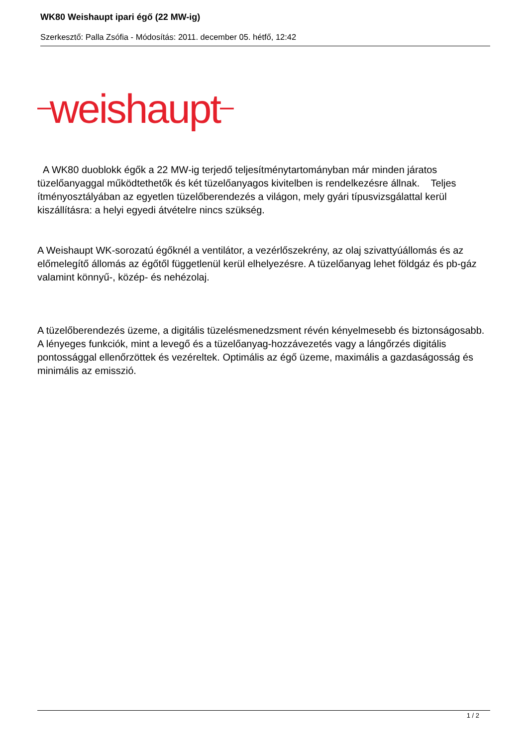WK80 Weishaupt ipari égő (22 MW-ig)
Szerkesztő: Palla Zsófia - Módosítás: 2011. december 05. hétfő, 12:42
–weishaupt–
A WK80 duoblokk égők a 22 MW-ig terjedő teljesítménytartományban már minden járatos tüzelőanyaggal működtethetők és két tüzelőanyagos kivitelben is rendelkezésre állnak. Teljes ítményosztályában az egyetlen tüzelőberendezés a világon, mely gyári típusvizsgálattal kerül kiszállításra: a helyi egyedi átvételre nincs szükség.
A Weishaupt WK-sorozatú égőknél a ventilátor, a vezérlőszekrény, az olaj szivattyúállomás és az előmelegítő állomás az égőtől függetlenül kerül elhelyezésre. A tüzelőanyag lehet földgáz és pb-gáz valamint könnyű-, közép- és nehézolaj.
A tüzelőberendezés üzeme, a digitális tüzelésmenedzsment révén kényelmesebb és biztonságosabb. A lényeges funkciók, mint a levegő és a tüzelőanyag-hozzávezetés vagy a lángőrzés digitális pontossággal ellenőrzöttek és vezéreltek. Optimális az égő üzeme, maximális a gazdaságosság és minimális az emisszió.
1 / 2